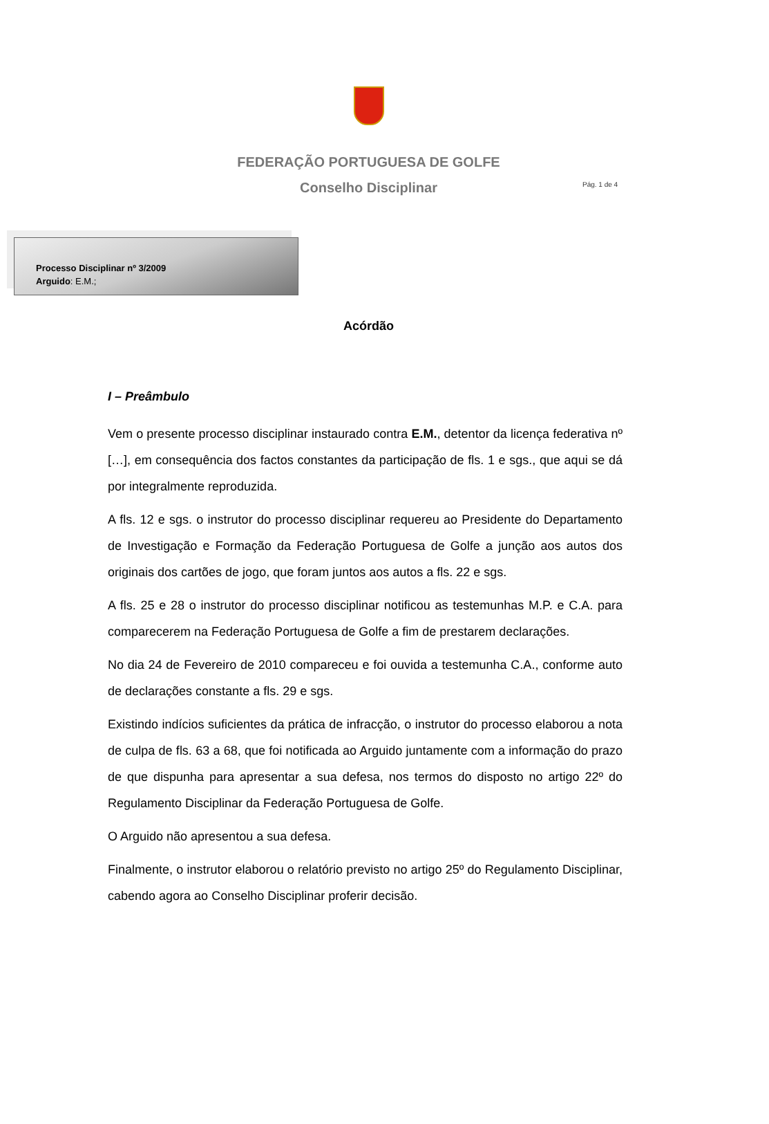Pág. 1 de 4
FEDERAÇÃO PORTUGUESA DE GOLFE
Conselho Disciplinar
Processo Disciplinar nº 3/2009
Arguido: E.M.;
Acórdão
I – Preâmbulo
Vem o presente processo disciplinar instaurado contra E.M., detentor da licença federativa nº […], em consequência dos factos constantes da participação de fls. 1 e sgs., que aqui se dá por integralmente reproduzida.
A fls. 12 e sgs. o instrutor do processo disciplinar requereu ao Presidente do Departamento de Investigação e Formação da Federação Portuguesa de Golfe a junção aos autos dos originais dos cartões de jogo, que foram juntos aos autos a fls. 22 e sgs.
A fls. 25 e 28 o instrutor do processo disciplinar notificou as testemunhas M.P. e C.A. para comparecerem na Federação Portuguesa de Golfe a fim de prestarem declarações.
No dia 24 de Fevereiro de 2010 compareceu e foi ouvida a testemunha C.A., conforme auto de declarações constante a fls. 29 e sgs.
Existindo indícios suficientes da prática de infracção, o instrutor do processo elaborou a nota de culpa de fls. 63 a 68, que foi notificada ao Arguido juntamente com a informação do prazo de que dispunha para apresentar a sua defesa, nos termos do disposto no artigo 22º do Regulamento Disciplinar da Federação Portuguesa de Golfe.
O Arguido não apresentou a sua defesa.
Finalmente, o instrutor elaborou o relatório previsto no artigo 25º do Regulamento Disciplinar, cabendo agora ao Conselho Disciplinar proferir decisão.